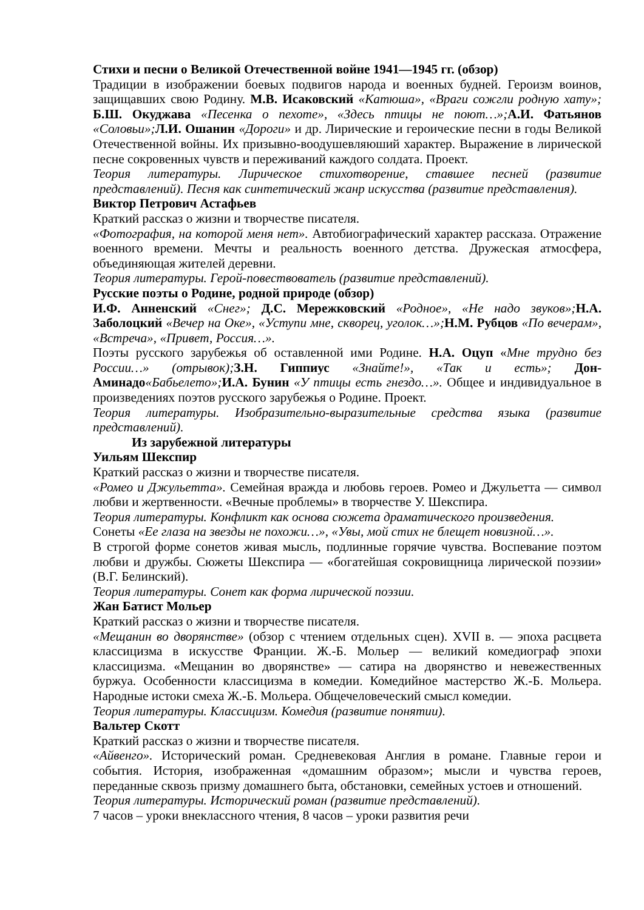Стихи и песни о Великой Отечественной войне 1941—1945 гг. (обзор)
Традиции в изображении боевых подвигов народа и военных будней. Героизм воинов, защищавших свою Родину. М.В. Исаковский «Катюша», «Враги сожгли родную хату»; Б.Ш. Окуджава «Песенка о пехоте», «Здесь птицы не поют…»; А.И. Фатьянов «Соловьи»; Л.И. Ошанин «Дороги» и др. Лирические и героические песни в годы Великой Отечественной войны. Их призывно-воодушевляюший характер. Выражение в лирической песне сокровенных чувств и переживаний каждого солдата. Проект.
Теория литературы. Лирическое стихотворение, ставшее песней (развитие представлений). Песня как синтетический жанр искусства (развитие представления).
Виктор Петрович Астафьев
Краткий рассказ о жизни и творчестве писателя.
«Фотография, на которой меня нет». Автобиографический характер рассказа. Отражение военного времени. Мечты и реальность военного детства. Дружеская атмосфера, объединяющая жителей деревни.
Теория литературы. Герой-повествователь (развитие представлений).
Русские поэты о Родине, родной природе (обзор)
И.Ф. Анненский «Снег»; Д.С. Мережковский «Родное», «Не надо звуков»; Н.А. Заболоцкий «Вечер на Оке», «Уступи мне, скворец, уголок…»; Н.М. Рубцов «По вечерам», «Встреча», «Привет, Россия…».
Поэты русского зарубежья об оставленной ими Родине. Н.А. Оцуп «Мне трудно без России…» (отрывок); З.Н. Гиппиус «Знайте!», «Так и есть»; Дон-Аминадо«Бабьелето»; И.А. Бунин «У птицы есть гнездо…». Общее и индивидуальное в произведениях поэтов русского зарубежья о Родине. Проект.
Теория литературы. Изобразительно-выразительные средства языка (развитие представлений).
Из зарубежной литературы
Уильям Шекспир
Краткий рассказ о жизни и творчестве писателя.
«Ромео и Джульетта». Семейная вражда и любовь героев. Ромео и Джульетта — символ любви и жертвенности. «Вечные проблемы» в творчестве У. Шекспира.
Теория литературы. Конфликт как основа сюжета драматического произведения.
Сонеты «Ее глаза на звезды не похожи…», «Увы, мой стих не блещет новизной…».
В строгой форме сонетов живая мысль, подлинные горячие чувства. Воспевание поэтом любви и дружбы. Сюжеты Шекспира — «богатейшая сокровищница лирической поэзии» (В.Г. Белинский).
Теория литературы. Сонет как форма лирической поэзии.
Жан Батист Мольер
Краткий рассказ о жизни и творчестве писателя.
«Мещанин во дворянстве» (обзор с чтением отдельных сцен). XVII в. — эпоха расцвета классицизма в искусстве Франции. Ж.-Б. Мольер — великий комедиограф эпохи классицизма. «Мещанин во дворянстве» — сатира на дворянство и невежественных буржуа. Особенности классицизма в комедии. Комедийное мастерство Ж.-Б. Мольера. Народные истоки смеха Ж.-Б. Мольера. Общечеловеческий смысл комедии.
Теория литературы. Классицизм. Комедия (развитие понятии).
Вальтер Скотт
Краткий рассказ о жизни и творчестве писателя.
«Айвенго». Исторический роман. Средневековая Англия в романе. Главные герои и события. История, изображенная «домашним образом»; мысли и чувства героев, переданные сквозь призму домашнего быта, обстановки, семейных устоев и отношений.
Теория литературы. Исторический роман (развитие представлений).
7 часов – уроки внеклассного чтения, 8 часов – уроки развития речи